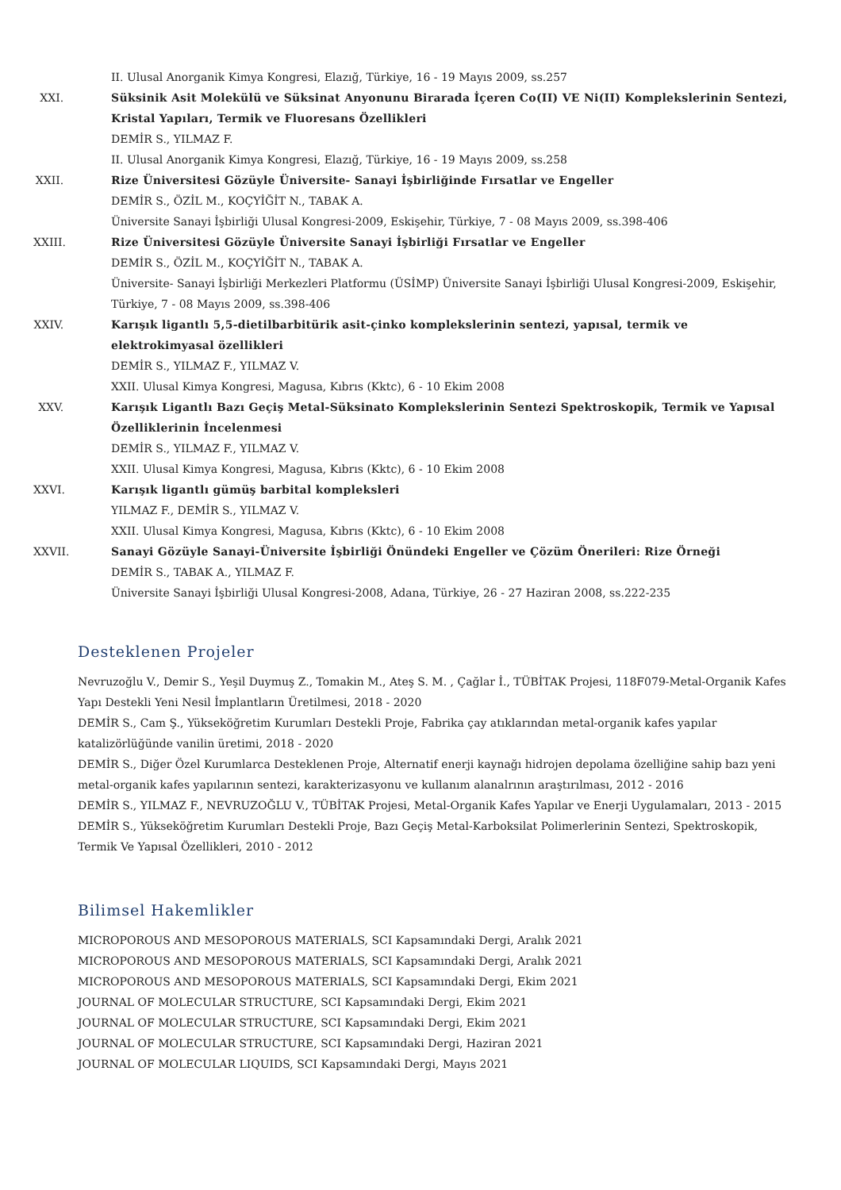II. Ulusal Anorganik Kimya Kongresi, Elazığ, Türkiye, 16 - 19 Mayıs 2009, ss.257
XXI. Süksinik Asit Molekülü ve Süksinat Anyonunu Birarada İçeren Co(II) VE Ni(II) Komplekslerinin Sentezi, Kristal Yapıları, Termik ve Fluoresans Özellikleri
DEMİR S., YILMAZ F.
II. Ulusal Anorganik Kimya Kongresi, Elazığ, Türkiye, 16 - 19 Mayıs 2009, ss.258
XXII. Rize Üniversitesi Gözüyle Üniversite- Sanayi İşbirliğinde Fırsatlar ve Engeller
DEMİR S., ÖZİL M., KOÇYİĞİT N., TABAK A.
Üniversite Sanayi İşbirliği Ulusal Kongresi-2009, Eskişehir, Türkiye, 7 - 08 Mayıs 2009, ss.398-406
XXIII. Rize Üniversitesi Gözüyle Üniversite Sanayi İşbirliği Fırsatlar ve Engeller
DEMİR S., ÖZİL M., KOÇYİĞİT N., TABAK A.
Üniversite- Sanayi İşbirliği Merkezleri Platformu (ÜSİMP) Üniversite Sanayi İşbirliği Ulusal Kongresi-2009, Eskişehir, Türkiye, 7 - 08 Mayıs 2009, ss.398-406
XXIV. Karışık ligantlı 5,5-dietilbarbitürik asit-çinko komplekslerinin sentezi, yapısal, termik ve elektrokimyasal özellikleri
DEMİR S., YILMAZ F., YILMAZ V.
XXII. Ulusal Kimya Kongresi, Magusa, Kıbrıs (Kktc), 6 - 10 Ekim 2008
XXV. Karışık Ligantlı Bazı Geçiş Metal-Süksinato Komplekslerinin Sentezi Spektroskopik, Termik ve Yapısal Özelliklerinin İncelenmesi
DEMİR S., YILMAZ F., YILMAZ V.
XXII. Ulusal Kimya Kongresi, Magusa, Kıbrıs (Kktc), 6 - 10 Ekim 2008
XXVI. Karışık ligantlı gümüş barbital kompleksleri
YILMAZ F., DEMİR S., YILMAZ V.
XXII. Ulusal Kimya Kongresi, Magusa, Kıbrıs (Kktc), 6 - 10 Ekim 2008
XXVII. Sanayi Gözüyle Sanayi-Üniversite İşbirliği Önündeki Engeller ve Çözüm Önerileri: Rize Örneği
DEMİR S., TABAK A., YILMAZ F.
Üniversite Sanayi İşbirliği Ulusal Kongresi-2008, Adana, Türkiye, 26 - 27 Haziran 2008, ss.222-235
Desteklenen Projeler
Nevruzoğlu V., Demir S., Yeşil Duymuş Z., Tomakin M., Ateş S. M. , Çağlar İ., TÜBİTAK Projesi, 118F079-Metal-Organik Kafes Yapı Destekli Yeni Nesil İmplantların Üretilmesi, 2018 - 2020
DEMİR S., Cam Ş., Yükseköğretim Kurumları Destekli Proje, Fabrika çay atıklarından metal-organik kafes yapılar katalizörlüğünde vanilin üretimi, 2018 - 2020
DEMİR S., Diğer Özel Kurumlarca Desteklenen Proje, Alternatif enerji kaynağı hidrojen depolama özelliğine sahip bazı yeni metal-organik kafes yapılarının sentezi, karakterizasyonu ve kullanım alanalrının araştırılması, 2012 - 2016
DEMİR S., YILMAZ F., NEVRUZOĞLU V., TÜBİTAK Projesi, Metal-Organik Kafes Yapılar ve Enerji Uygulamaları, 2013 - 2015
DEMİR S., Yükseköğretim Kurumları Destekli Proje, Bazı Geçiş Metal-Karboksilat Polimerlerinin Sentezi, Spektroskopik, Termik Ve Yapısal Özellikleri, 2010 - 2012
Bilimsel Hakemlikler
MICROPOROUS AND MESOPOROUS MATERIALS, SCI Kapsamındaki Dergi, Aralık 2021
MICROPOROUS AND MESOPOROUS MATERIALS, SCI Kapsamındaki Dergi, Aralık 2021
MICROPOROUS AND MESOPOROUS MATERIALS, SCI Kapsamındaki Dergi, Ekim 2021
JOURNAL OF MOLECULAR STRUCTURE, SCI Kapsamındaki Dergi, Ekim 2021
JOURNAL OF MOLECULAR STRUCTURE, SCI Kapsamındaki Dergi, Ekim 2021
JOURNAL OF MOLECULAR STRUCTURE, SCI Kapsamındaki Dergi, Haziran 2021
JOURNAL OF MOLECULAR LIQUIDS, SCI Kapsamındaki Dergi, Mayıs 2021